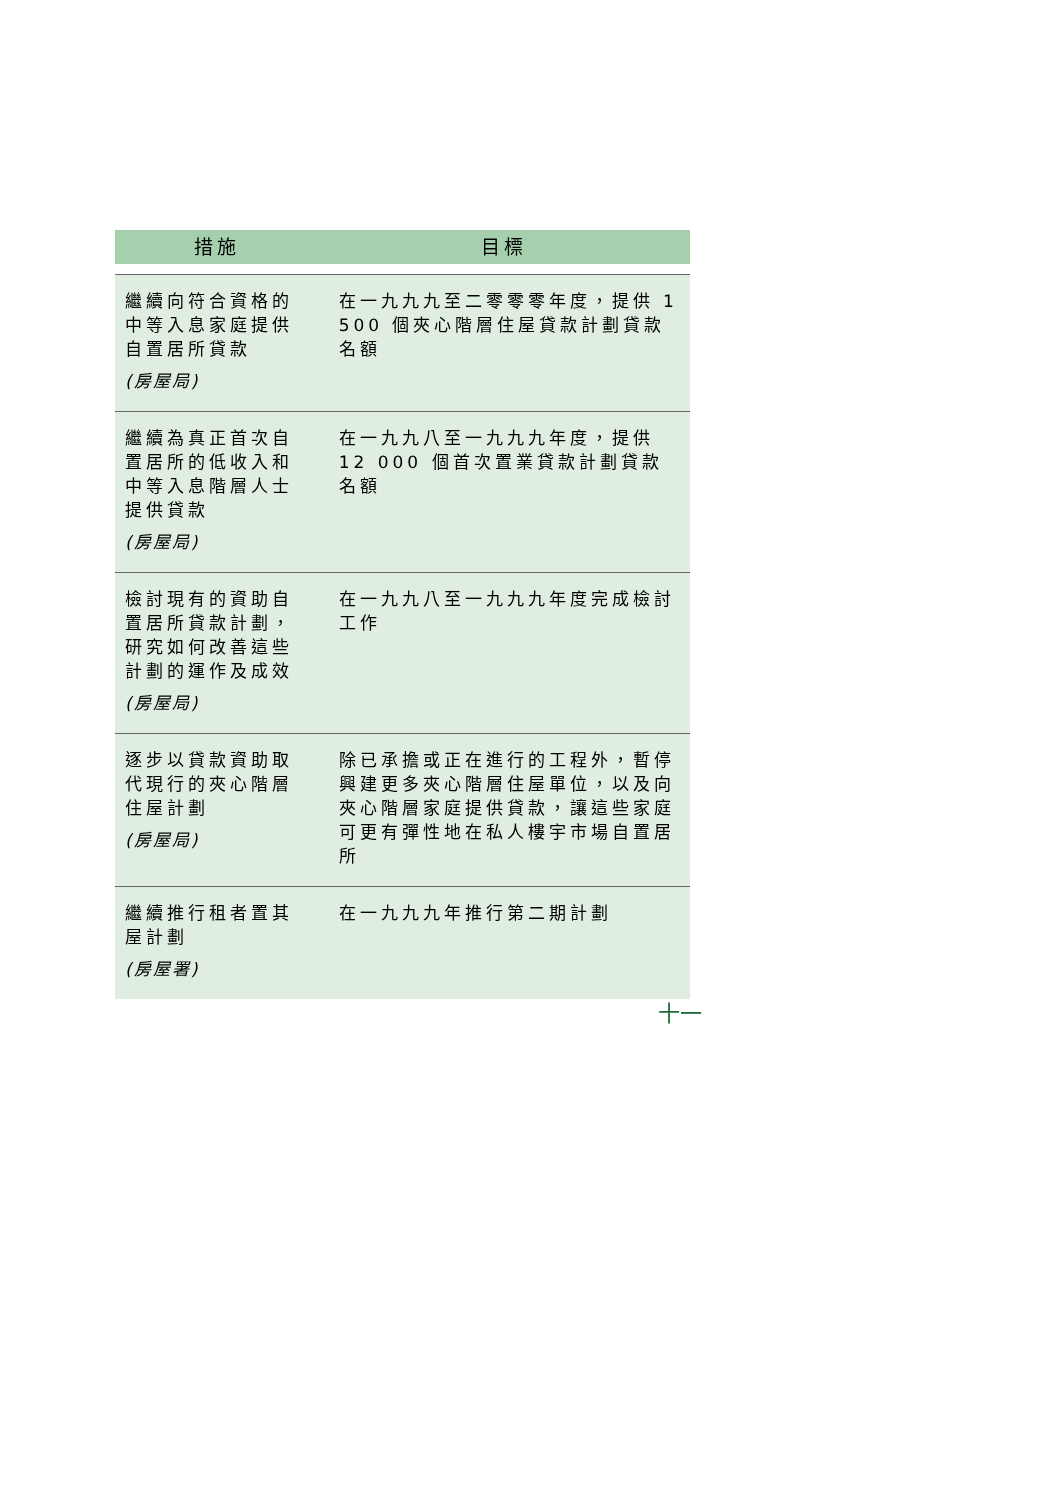| 措施 | 目標 |
| --- | --- |
| 繼續向符合資格的中等入息家庭提供自置居所貸款 (房屋局) | 在一九九九至二零零零年度，提供 1 500 個夾心階層住屋貸款計劃貸款名額 |
| 繼續為真正首次自置居所的低收入和中等入息階層人士提供貸款 (房屋局) | 在一九九八至一九九九年度，提供 12 000 個首次置業貸款計劃貸款名額 |
| 檢討現有的資助自置居所貸款計劃，研究如何改善這些計劃的運作及成效 (房屋局) | 在一九九八至一九九九年度完成檢討工作 |
| 逐步以貸款資助取代現行的夾心階層住屋計劃 (房屋局) | 除已承擔或正在進行的工程外，暫停興建更多夾心階層住屋單位，以及向夾心階層家庭提供貸款，讓這些家庭可更有彈性地在私人樓宇市場自置居所 |
| 繼續推行租者置其屋計劃 (房屋署) | 在一九九九年推行第二期計劃 |
十一